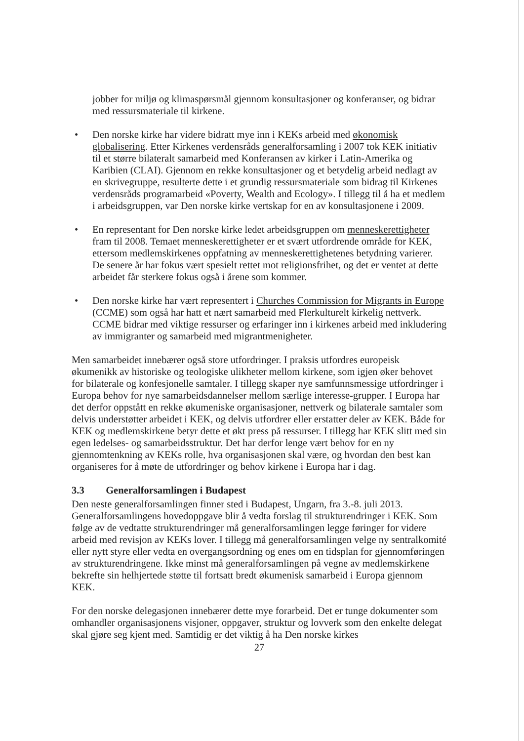jobber for miljø og klimaspørsmål gjennom konsultasjoner og konferanser, og bidrar med ressursmateriale til kirkene.
• Den norske kirke har videre bidratt mye inn i KEKs arbeid med økonomisk globalisering. Etter Kirkenes verdensråds generalforsamling i 2007 tok KEK initiativ til et større bilateralt samarbeid med Konferansen av kirker i Latin-Amerika og Karibien (CLAI). Gjennom en rekke konsultasjoner og et betydelig arbeid nedlagt av en skrivegruppe, resulterte dette i et grundig ressursmateriale som bidrag til Kirkenes verdensråds programarbeid «Poverty, Wealth and Ecology». I tillegg til å ha et medlem i arbeidsgruppen, var Den norske kirke vertskap for en av konsultasjonene i 2009.
• En representant for Den norske kirke ledet arbeidsgruppen om menneskerettigheter fram til 2008. Temaet menneskerettigheter er et svært utfordrende område for KEK, ettersom medlemskirkenes oppfatning av menneskerettighetenes betydning varierer. De senere år har fokus vært spesielt rettet mot religionsfrihet, og det er ventet at dette arbeidet får sterkere fokus også i årene som kommer.
• Den norske kirke har vært representert i Churches Commission for Migrants in Europe (CCME) som også har hatt et nært samarbeid med Flerkulturelt kirkelig nettverk. CCME bidrar med viktige ressurser og erfaringer inn i kirkenes arbeid med inkludering av immigranter og samarbeid med migrantmenigheter.
Men samarbeidet innebærer også store utfordringer. I praksis utfordres europeisk økumenikk av historiske og teologiske ulikheter mellom kirkene, som igjen øker behovet for bilaterale og konfesjonelle samtaler. I tillegg skaper nye samfunnsmessige utfordringer i Europa behov for nye samarbeidsdannelser mellom særlige interesse-grupper. I Europa har det derfor oppstått en rekke økumeniske organisasjoner, nettverk og bilaterale samtaler som delvis understøtter arbeidet i KEK, og delvis utfordrer eller erstatter deler av KEK. Både for KEK og medlemskirkene betyr dette et økt press på ressurser. I tillegg har KEK slitt med sin egen ledelses- og samarbeidsstruktur. Det har derfor lenge vært behov for en ny gjennomtenkning av KEKs rolle, hva organisasjonen skal være, og hvordan den best kan organiseres for å møte de utfordringer og behov kirkene i Europa har i dag.
3.3 Generalforsamlingen i Budapest
Den neste generalforsamlingen finner sted i Budapest, Ungarn, fra 3.-8. juli 2013. Generalforsamlingens hovedoppgave blir å vedta forslag til strukturendringer i KEK. Som følge av de vedtatte strukturendringer må generalforsamlingen legge føringer for videre arbeid med revisjon av KEKs lover. I tillegg må generalforsamlingen velge ny sentralkomité eller nytt styre eller vedta en overgangsordning og enes om en tidsplan for gjennomføringen av strukturendringene. Ikke minst må generalforsamlingen på vegne av medlemskirkene bekrefte sin helhjertede støtte til fortsatt bredt økumenisk samarbeid i Europa gjennom KEK.
For den norske delegasjonen innebærer dette mye forarbeid. Det er tunge dokumenter som omhandler organisasjonens visjoner, oppgaver, struktur og lovverk som den enkelte delegat skal gjøre seg kjent med. Samtidig er det viktig å ha Den norske kirkes
27